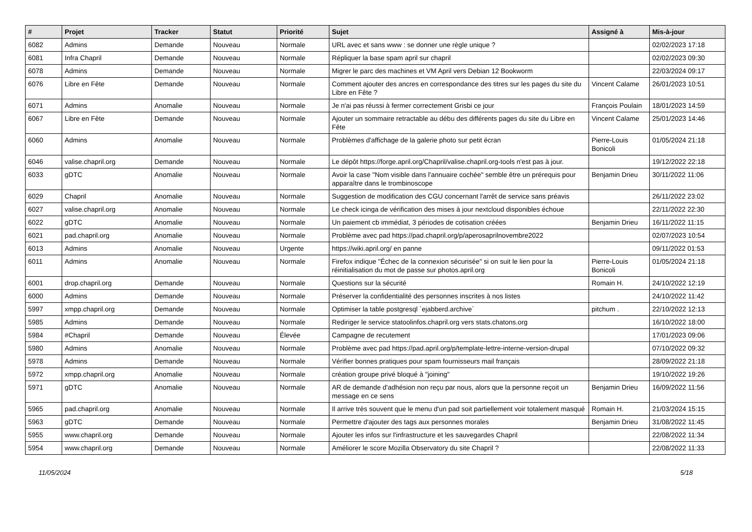| # | Projet | Tracker | Statut | Priorité | Sujet | Assigné à | Mis-à-jour |
| --- | --- | --- | --- | --- | --- | --- | --- |
| 6082 | Admins | Demande | Nouveau | Normale | URL avec et sans www : se donner une règle unique ? | | 02/02/2023 17:18 |
| 6081 | Infra Chapril | Demande | Nouveau | Normale | Répliquer la base spam april sur chapril | | 02/02/2023 09:30 |
| 6078 | Admins | Demande | Nouveau | Normale | Migrer le parc des machines et VM April vers Debian 12 Bookworm | | 22/03/2024 09:17 |
| 6076 | Libre en Fête | Demande | Nouveau | Normale | Comment ajouter des ancres en correspondance des titres sur les pages du site du Libre en Fête ? | Vincent Calame | 26/01/2023 10:51 |
| 6071 | Admins | Anomalie | Nouveau | Normale | Je n'ai pas réussi à fermer correctement Grisbi ce jour | François Poulain | 18/01/2023 14:59 |
| 6067 | Libre en Fête | Demande | Nouveau | Normale | Ajouter un sommaire retractable au débu des différents pages du site du Libre en Fête | Vincent Calame | 25/01/2023 14:46 |
| 6060 | Admins | Anomalie | Nouveau | Normale | Problèmes d'affichage de la galerie photo sur petit écran | Pierre-Louis Bonicoli | 01/05/2024 21:18 |
| 6046 | valise.chapril.org | Demande | Nouveau | Normale | Le dépôt https://forge.april.org/Chapril/valise.chapril.org-tools n'est pas à jour. | | 19/12/2022 22:18 |
| 6033 | gDTC | Anomalie | Nouveau | Normale | Avoir la case "Nom visible dans l'annuaire cochée" semble être un prérequis pour apparaître dans le trombinoscope | Benjamin Drieu | 30/11/2022 11:06 |
| 6029 | Chapril | Anomalie | Nouveau | Normale | Suggestion de modification des CGU concernant l'arrêt de service sans préavis | | 26/11/2022 23:02 |
| 6027 | valise.chapril.org | Anomalie | Nouveau | Normale | Le check icinga de vérification des mises à jour nextcloud disponibles échoue | | 22/11/2022 22:30 |
| 6022 | gDTC | Anomalie | Nouveau | Normale | Un paiement cb immédiat, 3 périodes de cotisation créées | Benjamin Drieu | 16/11/2022 11:15 |
| 6021 | pad.chapril.org | Anomalie | Nouveau | Normale | Problème avec pad https://pad.chapril.org/p/aperosaprilnovembre2022 | | 02/07/2023 10:54 |
| 6013 | Admins | Anomalie | Nouveau | Urgente | https://wiki.april.org/ en panne | | 09/11/2022 01:53 |
| 6011 | Admins | Anomalie | Nouveau | Normale | Firefox indique "Échec de la connexion sécurisée" si on suit le lien pour la réinitialisation du mot de passe sur photos.april.org | Pierre-Louis Bonicoli | 01/05/2024 21:18 |
| 6001 | drop.chapril.org | Demande | Nouveau | Normale | Questions sur la sécurité | Romain H. | 24/10/2022 12:19 |
| 6000 | Admins | Demande | Nouveau | Normale | Préserver la confidentialité des personnes inscrites à nos listes | | 24/10/2022 11:42 |
| 5997 | xmpp.chapril.org | Demande | Nouveau | Normale | Optimiser la table postgresql `ejabberd.archive` | pitchum . | 22/10/2022 12:13 |
| 5985 | Admins | Demande | Nouveau | Normale | Rediriger le service statoolinfos.chapril.org vers stats.chatons.org | | 16/10/2022 18:00 |
| 5984 | #Chapril | Demande | Nouveau | Élevée | Campagne de recutement | | 17/01/2023 09:06 |
| 5980 | Admins | Anomalie | Nouveau | Normale | Problème avec pad https://pad.april.org/p/template-lettre-interne-version-drupal | | 07/10/2022 09:32 |
| 5978 | Admins | Demande | Nouveau | Normale | Vérifier bonnes pratiques pour spam fournisseurs mail français | | 28/09/2022 21:18 |
| 5972 | xmpp.chapril.org | Anomalie | Nouveau | Normale | création groupe privé bloqué à "joining" | | 19/10/2022 19:26 |
| 5971 | gDTC | Anomalie | Nouveau | Normale | AR de demande d'adhésion non reçu par nous, alors que la personne reçoit un message en ce sens | Benjamin Drieu | 16/09/2022 11:56 |
| 5965 | pad.chapril.org | Anomalie | Nouveau | Normale | Il arrive très souvent que le menu d'un pad soit partiellement voir totalement masqué | Romain H. | 21/03/2024 15:15 |
| 5963 | gDTC | Demande | Nouveau | Normale | Permettre d'ajouter des tags aux personnes morales | Benjamin Drieu | 31/08/2022 11:45 |
| 5955 | www.chapril.org | Demande | Nouveau | Normale | Ajouter les infos sur l'infrastructure et les sauvegardes Chapril | | 22/08/2022 11:34 |
| 5954 | www.chapril.org | Demande | Nouveau | Normale | Améliorer le score Mozilla Observatory du site Chapril ? | | 22/08/2022 11:33 |
11/05/2024 5/18